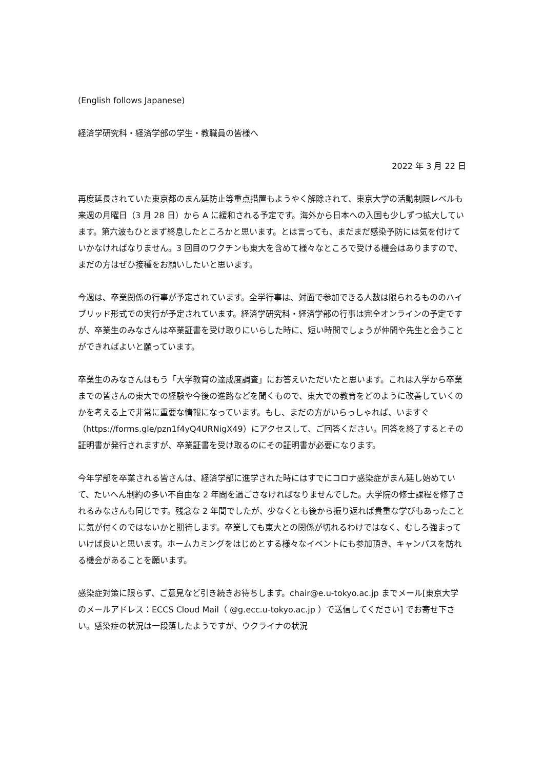(English follows Japanese)
経済学研究科・経済学部の学生・教職員の皆様へ
2022 年 3 月 22 日
再度延長されていた東京都のまん延防止等重点措置もようやく解除されて、東京大学の活動制限レベルも来週の月曜日（3 月 28 日）から A に緩和される予定です。海外から日本への入国も少しずつ拡大しています。第六波もひとまず終息したところかと思います。とは言っても、まだまだ感染予防には気を付けていかなければなりません。3 回目のワクチンも東大を含めて様々なところで受ける機会はありますので、まだの方はぜひ接種をお願いしたいと思います。
今週は、卒業関係の行事が予定されています。全学行事は、対面で参加できる人数は限られるもののハイブリッド形式での実行が予定されています。経済学研究科・経済学部の行事は完全オンラインの予定ですが、卒業生のみなさんは卒業証書を受け取りにいらした時に、短い時間でしょうが仲間や先生と会うことができればよいと願っています。
卒業生のみなさんはもう「大学教育の達成度調査」にお答えいただいたと思います。これは入学から卒業までの皆さんの東大での経験や今後の進路などを聞くもので、東大での教育をどのように改善していくのかを考える上で非常に重要な情報になっています。もし、まだの方がいらっしゃれば、いますぐ（https://forms.gle/pzn1f4yQ4URNigX49）にアクセスして、ご回答ください。回答を終了するとその証明書が発行されますが、卒業証書を受け取るのにその証明書が必要になります。
今年学部を卒業される皆さんは、経済学部に進学された時にはすでにコロナ感染症がまん延し始めていて、たいへん制約の多い不自由な 2 年間を過ごさなければなりませんでした。大学院の修士課程を修了されるみなさんも同じです。残念な 2 年間でしたが、少なくとも後から振り返れば貴重な学びもあったことに気が付くのではないかと期待します。卒業しても東大との関係が切れるわけではなく、むしろ強まっていけば良いと思います。ホームカミングをはじめとする様々なイベントにも参加頂き、キャンパスを訪れる機会があることを願います。
感染症対策に限らず、ご意見など引き続きお待ちします。chair@e.u-tokyo.ac.jp までメール[東京大学のメールアドレス：ECCS Cloud Mail（ @g.ecc.u-tokyo.ac.jp ）で送信してください] でお寄せ下さい。感染症の状況は一段落したようですが、ウクライナの状況